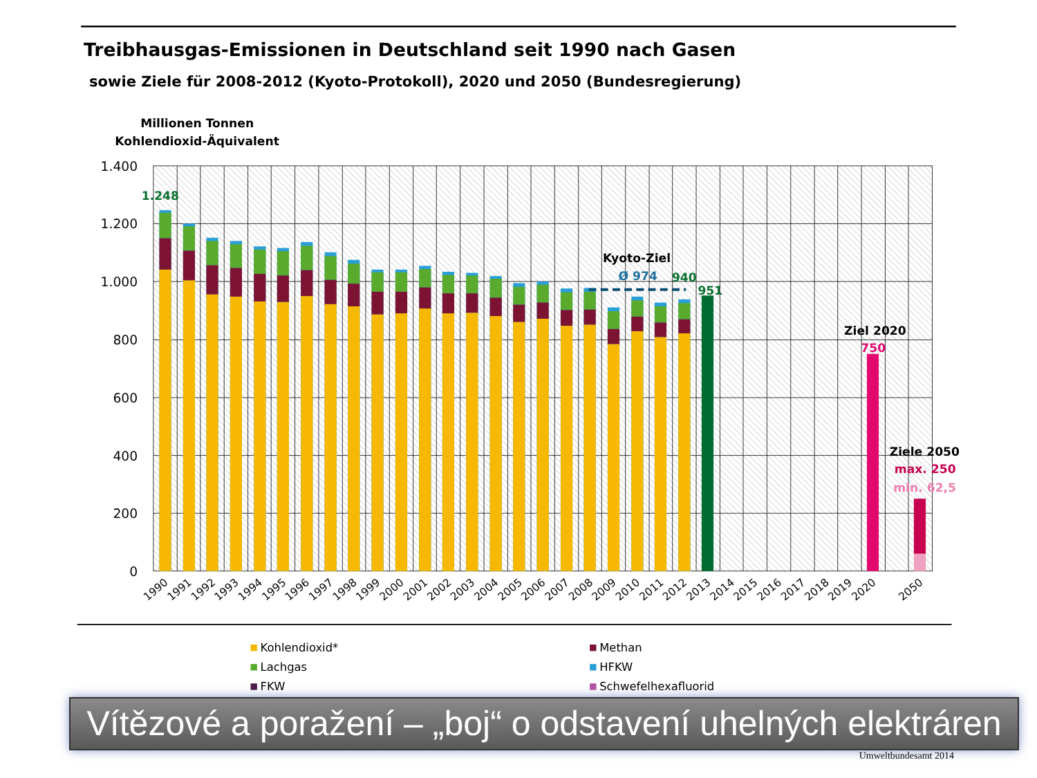Treibhausgas-Emissionen in Deutschland seit 1990 nach Gasen
sowie Ziele für 2008-2012 (Kyoto-Protokoll), 2020 und 2050 (Bundesregierung)
Millionen Tonnen
Kohlendioxid-Äquivalent
1.400
1.200
1.000
800
600
400
200
0
1.248
Kyoto-Ziel
Ø 974
940
951
Ziel 2020
750
Ziele 2050
max. 250
min. 62,5
1990
1991
1992
1993
1994
1995
1996
1997
1998
1999
2000
2001
2002
2003
2004
2005
2006
2007
2008
2009
2010
2011
2012
2013
2014
2015
2016
2017
2018
2019
2020
2050
Kohlendioxid*
Methan
Lachgas
HFKW
FKW
Schwefelhexafluorid
Vítězové a poražení – „boj“ o odstavení uhelných elektráren
Umweltbundesamt 2014